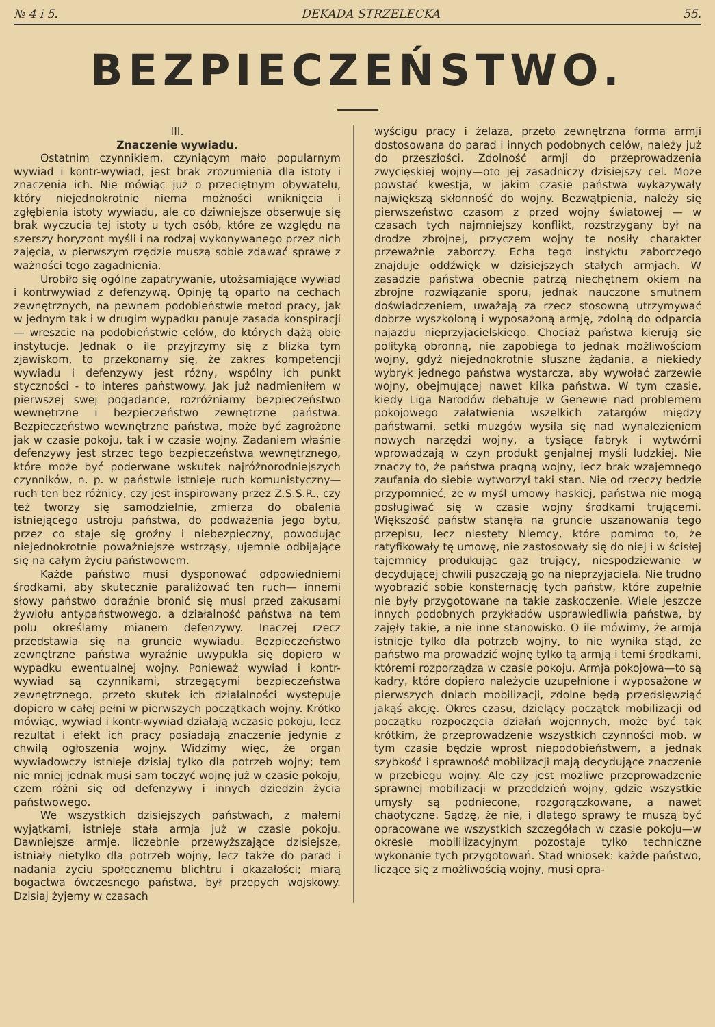№ 4 i 5. DEKADA STRZELECKA 55.
BEZPIECZEŃSTWO.
III.
Znaczenie wywiadu.
Ostatnim czynnikiem, czyniącym mało popularnym wywiad i kontr-wywiad, jest brak zrozumienia dla istoty i znaczenia ich. Nie mówiąc już o przeciętnym obywatelu, który niejednokrotnie niema możności wniknięcia i zgłębienia istoty wywiadu, ale co dziwniejsze obserwuje się brak wyczucia tej istoty u tych osób, które ze względu na szerszy horyzont myśli i na rodzaj wykonywanego przez nich zajęcia, w pierwszym rzędzie muszą sobie zdawać sprawę z ważności tego zagadnienia.
Urobiło się ogólne zapatrywanie, utożsamiające wywiad i kontrwywiad z defenzywą. Opinję tą oparto na cechach zewnętrznych, na pewnem podobieństwie metod pracy, jak w jednym tak i w drugim wypadku panuje zasada konspiracji — wreszcie na podobieństwie celów, do których dążą obie instytucje. Jednak o ile przyjrzymy się z blizka tym zjawiskom, to przekonamy się, że zakres kompetencji wywiadu i defenzywy jest różny, wspólny ich punkt styczności - to interes państwowy. Jak już nadmieniłem w pierwszej swej pogadance, rozróżniamy bezpieczeństwo wewnętrzne i bezpieczeństwo zewnętrzne państwa. Bezpieczeństwo wewnętrzne państwa, może być zagrożone jak w czasie pokoju, tak i w czasie wojny. Zadaniem właśnie defenzywy jest strzec tego bezpieczeństwa wewnętrznego, które może być poderwane wskutek najróżnorodniejszych czynników, n. p. w państwie istnieje ruch komunistyczny—ruch ten bez różnicy, czy jest inspirowany przez Z.S.S.R., czy też tworzy się samodzielnie, zmierza do obalenia istniejącego ustroju państwa, do podważenia jego bytu, przez co staje się groźny i niebezpieczny, powodując niejednokrotnie poważniejsze wstrząsy, ujemnie odbijające się na całym życiu państwowem.
Każde państwo musi dysponować odpowiedniemi środkami, aby skutecznie paraliżować ten ruch— innemi słowy państwo doraźnie bronić się musi przed zakusami żywiołu antypaństwowego, a działalność państwa na tem polu określamy mianem defenzywy. Inaczej rzecz przedstawia się na gruncie wywiadu. Bezpieczeństwo zewnętrzne państwa wyraźnie uwypukla się dopiero w wypadku ewentualnej wojny. Ponieważ wywiad i kontr-wywiad są czynnikami, strzegącymi bezpieczeństwa zewnętrznego, przeto skutek ich działalności występuje dopiero w całej pełni w pierwszych początkach wojny. Krótko mówiąc, wywiad i kontr-wywiad działają wczasie pokoju, lecz rezultat i efekt ich pracy posiadają znaczenie jedynie z chwilą ogłoszenia wojny. Widzimy więc, że organ wywiadowczy istnieje dzisiaj tylko dla potrzeb wojny; tem nie mniej jednak musi sam toczyć wojnę już w czasie pokoju, czem różni się od defenzywy i innych dziedzin życia państwowego.
We wszystkich dzisiejszych państwach, z małemi wyjątkami, istnieje stała armja już w czasie pokoju. Dawniejsze armje, liczebnie przewyższające dzisiejsze, istniały nietylko dla potrzeb wojny, lecz także do parad i nadania życiu społecznemu blichtru i okazałości; miarą bogactwa ówczesnego państwa, był przepych wojskowy. Dzisiaj żyjemy w czasach
wyścigu pracy i żelaza, przeto zewnętrzna forma armji dostosowana do parad i innych podobnych celów, należy już do przeszłości. Zdolność armji do przeprowadzenia zwycięskiej wojny—oto jej zasadniczy dzisiejszy cel. Może powstać kwestja, w jakim czasie państwa wykazywały największą skłonność do wojny. Bezwątpienia, należy się pierwszeństwo czasom z przed wojny światowej — w czasach tych najmniejszy konflikt, rozstrzygany był na drodze zbrojnej, przyczem wojny te nosiły charakter przeważnie zaborczy. Echa tego instyktu zaborczego znajduje oddźwięk w dzisiejszych stałych armjach. W zasadzie państwa obecnie patrzą niechętnem okiem na zbrojne rozwiązanie sporu, jednak nauczone smutnem doświadczeniem, uważają za rzecz stosowną utrzymywać dobrze wyszkoloną i wyposażoną armję, zdolną do odparcia najazdu nieprzyjacielskiego. Chociaż państwa kierują się polityką obronną, nie zapobiega to jednak możliwościom wojny, gdyż niejednokrotnie słuszne żądania, a niekiedy wybryk jednego państwa wystarcza, aby wywołać zarzewie wojny, obejmującej nawet kilka państwa. W tym czasie, kiedy Liga Narodów debatuje w Genewie nad problemem pokojowego załatwienia wszelkich zatargów między państwami, setki muzgów wysila się nad wynalezieniem nowych narzędzi wojny, a tysiące fabryk i wytwórni wprowadzają w czyn produkt genjalnej myśli ludzkiej. Nie znaczy to, że państwa pragną wojny, lecz brak wzajemnego zaufania do siebie wytworzył taki stan. Nie od rzeczy będzie przypomnieć, że w myśl umowy haskiej, państwa nie mogą posługiwać się w czasie wojny środkami trującemi. Większość państw stanęła na gruncie uszanowania tego przepisu, lecz niestety Niemcy, które pomimo to, że ratyfikowały tę umowę, nie zastosowały się do niej i w ścisłej tajemnicy produkując gaz trujący, niespodziewanie w decydującej chwili puszczają go na nieprzyjaciela. Nie trudno wyobrazić sobie konsternację tych państw, które zupełnie nie były przygotowane na takie zaskoczenie. Wiele jeszcze innych podobnych przykładów usprawiedliwia państwa, by zajęły takie, a nie inne stanowisko. O ile mówimy, że armja istnieje tylko dla potrzeb wojny, to nie wynika stąd, że państwo ma prowadzić wojnę tylko tą armją i temi środkami, któremi rozporządza w czasie pokoju. Armja pokojowa—to są kadry, które dopiero należycie uzupełnione i wyposażone w pierwszych dniach mobilizacji, zdolne będą przedsięwziąć jakąś akcję. Okres czasu, dzielący początek mobilizacji od początku rozpoczęcia działań wojennych, może być tak krótkim, że przeprowadzenie wszystkich czynności mob. w tym czasie będzie wprost niepodobieństwem, a jednak szybkość i sprawność mobilizacji mają decydujące znaczenie w przebiegu wojny. Ale czy jest możliwe przeprowadzenie sprawnej mobilizacji w przeddzień wojny, gdzie wszystkie umysły są podniecone, rozgorączkowane, a nawet chaotyczne. Sądzę, że nie, i dlatego sprawy te muszą być opracowane we wszystkich szczegółach w czasie pokoju—w okresie mobililizacyjnym pozostaje tylko techniczne wykonanie tych przygotowań. Stąd wniosek: każde państwo, liczące się z możliwością wojny, musi opra-